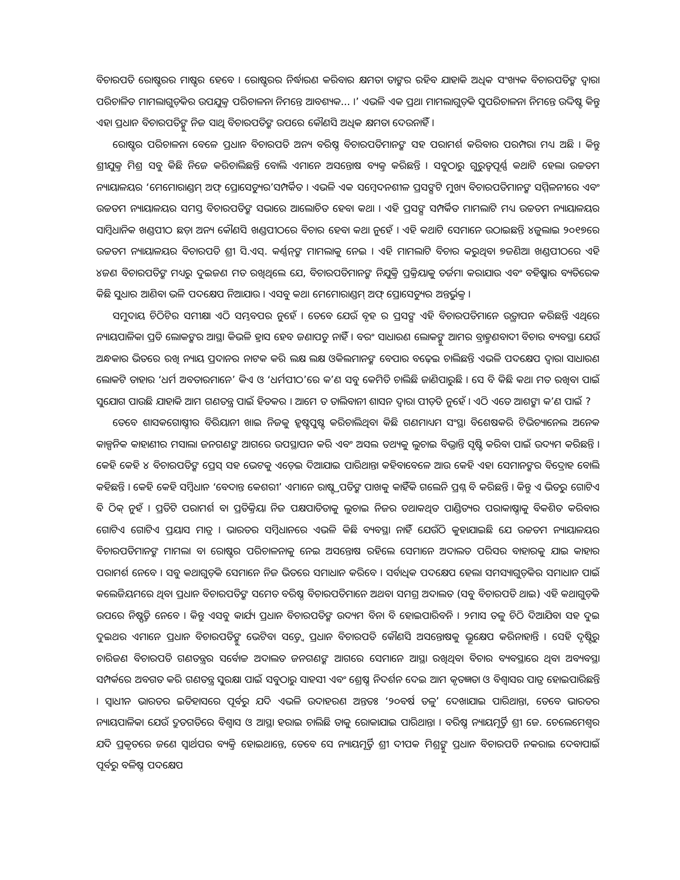ବିଚାରପତି ରୋଷ୍ଟରର ମାଷ୍ଟର ହେବେ । ରୋଷ୍ଟରର ନିର୍ଦ୍ଧାରଣ କରିବାର କ୍ଷମତା ତାଙ୍କର ରହିବ ଯାହାକି ଅଧିକ ସଂଖ୍ୟକ ବିଚାରପତିଙ୍କ ଦ୍ୱାରା ପରିଚାଳିତ ମାମଲାଗୁଡ଼ିକର ଉପଯୁକ୍ତ ପରିଚାଳନା ନିମନ୍ତେ ଆବଶ୍ୟକ... ।’ ଏଭଳି ଏକ ପ୍ରଥା ମାମଲାଗୁଡ଼ିକ ସୁପରିଚାଳନା ନିମନ୍ତେ ଉଦ୍ଦିଷ୍ଟ କିନ୍ତୁ ଏହା ପ୍ରଧାନ ବିଚାରପତିଙ୍କୁ ନିଜ ସାଥି ବିଚାରପତିଙ୍କ ଉପରେ କୌଣସି ଅଧିକ କ୍ଷମତା ଦେଉନାହିଁ ।
ରୋଷ୍ଟର ପରିଚାଳନା ବେଳେ ପ୍ରଧାନ ବିଚାରପତି ଅନ୍ୟ ବରିଷ୍ଠ ବିଚାରପତିମାନଙ୍କ ସହ ପରାମର୍ଶ କରିବାର ପରମ୍ପରା ମଧ୍ୟ ଅଛି । କିନ୍ତୁ ଶ୍ରୀଯୁକ୍ତ ମିଶ୍ର ସବୁ କିଛି ନିଜେ କରିଚାଲିଛନ୍ତି ବୋଲି ଏମାନେ ଅସନ୍ତୋଷ ବ୍ୟକ୍ତ କରିଛନ୍ତି । ସବୁଠାରୁ ଗୁରୁତ୍ୱପୂର୍ଣ୍ଣ କଥାଟି ହେଲା ଉଚ୍ଚତମ ନ୍ୟାୟାଳୟର ‘ମେମୋରାଣ୍ଡମ୍ ଅଫ୍ ପ୍ରୋସେଡ୍ୟୁର’ସମ୍ପର୍କିତ । ଏଭଳି ଏକ ସମ୍ବେଦନଶୀଳ ପ୍ରସଙ୍ଗଟି ମୁଖ୍ୟ ବିଚାରପତିମାନଙ୍କ ସମ୍ମିଳନୀରେ ଏବଂ ଉଚ୍ଚତମ ନ୍ୟାୟାଳୟର ସମସ୍ତ ବିଚାରପତିଙ୍କ ସଭାରେ ଆଲୋଚିତ ହେବା କଥା । ଏହି ପ୍ରସଙ୍ଗ ସମ୍ପର୍କିତ ମାମଲାଟି ମଧ୍ୟ ଉଚ୍ଚତମ ନ୍ୟାୟାଳୟର ସାମ୍ବିଧାନିକ ଖଣ୍ଡପୀଠ ଛଡ଼ା ଅନ୍ୟ କୌଣସି ଖଣ୍ଡପୀଠରେ ବିଚାର ହେବା କଥା ନୁହେଁ । ଏହି କଥାଟି ସେମାନେ ଉଠାଇଛନ୍ତି ୪ଜୁଲାଇ ୨୦୧୭ରେ ଉଚ୍ଚତମ ନ୍ୟାୟାଳୟର ବିଚାରପତି ଶ୍ରୀ ସି.ଏସ୍. କର୍ଣ୍ଣନ୍‌ଙ୍କ ମାମଲାକୁ ନେଇ । ଏହି ମାମଲାଟି ବିଚାର କରୁଥିବା ୭ଜଣିଆ ଖଣ୍ଡପୀଠରେ ଏହି ୪ଜଣ ବିଚାରପତିଙ୍କ ମଧ୍ୟରୁ ଦୁଇଜଣ ମତ ରଖିଥିଲେ ଯେ, ବିଚାରପତିମାନଙ୍କ ନିଯୁକ୍ତି ପ୍ରକ୍ରିୟାକୁ ତର୍ଜମା କରାଯାଉ ଏବଂ ବହିଷ୍କାର ବ୍ୟତିରେକ କିଛି ସୁଧାର ଆଣିବା ଭଳି ପଦକ୍ଷେପ ନିଆଯାଉ । ଏସବୁ କଥା ମେମୋରାଣ୍ଡମ୍ ଅଫ୍ ପ୍ରୋସେଡ୍ୟୁର ଅନ୍ତର୍ଭୁକ୍ତ ।
ସମୁଦାୟ ଚିଠିଟିର ସମୀକ୍ଷା ଏଠି ସମ୍ଭବପର ନୁହେଁ । ତେବେ ଯେଉଁ ବୃହ ର ପ୍ରସଙ୍ଗ ଏହି ବିଚାରପତିମାନେ ଉତ୍ଥାପନ କରିଛନ୍ତି ଏଥିରେ ନ୍ୟାୟପାଳିକା ପ୍ରତି ଲୋକଙ୍କର ଆସ୍ଥା କିଭଳି ହ୍ରାସ ହେବ ଜଣାପଡୁ ନାହିଁ । ବରଂ ସାଧାରଣ ଲୋକଙ୍କୁ ଆମର ବ୍ରାହ୍ମଣବାଦୀ ବିଚାର ବ୍ୟବସ୍ଥା ଯେଉଁ ଅନ୍ଧକାର ଭିତରେ ରଖି ନ୍ୟାୟ ପ୍ରଦାନର ନାଟକ କରି ଲକ୍ଷ ଲକ୍ଷ ଓକିଲମାନଙ୍କ ବେପାର ବଢ଼େଇ ଚାଲିଛନ୍ତି ଏଭଳି ପଦକ୍ଷେପ ଦ୍ୱାରା ସାଧାରଣ ଲୋକଟି ତାହାର ‘ଧର୍ମ ଅବତାରମାନେ’ କିଏ ଓ ‘ଧର୍ମପୀଠ’ରେ କ’ଣ ସବୁ କେମିତି ଚାଲିଛି ଜାଣିପାରୁଛି । ସେ ବି କିଛି କଥା ମତ ରଖିବା ପାଇଁ ସୁଯୋଗ ପାଉଛି ଯାହାକି ଆମ ଗଣତନ୍ତ୍ର ପାଇଁ ହିତକର । ଆମେ ତ ତାଲିବାନୀ ଶାସନ ଦ୍ୱାରା ପୀଡ଼ିତ ନୁହେଁ । ଏଠି ଏତେ ଆଶଙ୍କା କ’ଣ ପାଇଁ ?
ତେବେ ଶାସକଗୋଷ୍ଠୀର ବିରିୟାନୀ ଖାଇ ନିଜକୁ ହୃଷ୍ଟପୁଷ୍ଟ କରିଚାଲିଥିବା କିଛି ଗଣମାଧ୍ୟମ ସଂସ୍ଥା ବିଶେଷକରି ଟିଭିଚ୍ୟାନେଲ ଅନେକ କାଳ୍ପନିକ କାହାଣୀର ମସାଲା ଜନଗଣଙ୍କ ଆଗରେ ଉପସ୍ଥାପନ କରି ଏବଂ ଅସଲ ତଥ୍ୟକୁ ଲୁଚାଇ ବିଭ୍ରାନ୍ତି ସୃଷ୍ଟି କରିବା ପାଇଁ ଉଦ୍ୟମ କରିଛନ୍ତି । କେହି କେହି ୪ ବିଚାରପତିଙ୍କ ପ୍ରେସ୍ ସହ ଭେଟକୁ ଏଡ଼େଇ ଦିଆଯାଇ ପାରିଥାନ୍ତା କହିବାବେଳେ ଆଉ କେହି ଏହା ସେମାନଙ୍କର ବିଦ୍ରୋହ ବୋଲି କହିଛନ୍ତି । କେହି କେହି ସମ୍ବିଧାନ ‘ବେଦାନ୍ତ କେଶରୀ’ ଏମାନେ ରାଷ୍ଟ୍ରପତିଙ୍କ ପାଖକୁ କାହିଁକି ଗଲେନି ପ୍ରଶ୍ନ ବି କରିଛନ୍ତି । କିନ୍ତୁ ଏ ଭିତରୁ ଗୋଟିଏ ବି ଠିକ୍ ନୁହଁ । ପ୍ରତିଟି ପରାମର୍ଶ ବା ପ୍ରତିକ୍ରିୟା ନିଜ ପକ୍ଷପାତିତାକୁ ଲୁଚାଇ ନିଜର ତଥାକଥିତ ପାଣ୍ଡିତ୍ୟର ପରାକାଷ୍ଠାକୁ ବିକଶିତ କରିବାର ଗୋଟିଏ ଗୋଟିଏ ପ୍ରୟାସ ମାତ୍ର । ଭାରତର ସମ୍ବିଧାନରେ ଏଭଳି କିଛି ବ୍ୟବସ୍ଥା ନାହିଁ ଯେଉଁଠି କୁହାଯାଇଛି ଯେ ଉଚ୍ଚତମ ନ୍ୟାୟାଳୟର ବିଚାରପତିମାନଙ୍କ ମାମଲା ବା ରୋଷ୍ଟର ପରିଚାଳନାକୁ ନେଇ ଅସନ୍ତୋଷ ରହିଲେ ସେମାନେ ଅଦାଲତ ପରିସର ବାହାରକୁ ଯାଇ କାହାର ପରାମର୍ଶ ନେବେ । ସବୁ କଥାଗୁଡ଼ିକ ସେମାନେ ନିଜ ଭିତରେ ସମାଧାନ କରିବେ । ସର୍ବାଧିକ ପଦକ୍ଷେପ ହେଲା ସମସ୍ୟାଗୁଡ଼ିକର ସମାଧାନ ପାଇଁ କଲେଜିୟମରେ ଥିବା ପ୍ରଧାନ ବିଚାରପତିଙ୍କ ସମେତ ବରିଷ୍ଠ ବିଚାରପତିମାନେ ଅଥବା ସମଗ୍ର ଅଦାଲତ (ସବୁ ବିଚାରପତି ଥାଇ) ଏହି କଥାଗୁଡ଼ିକ ଉପରେ ନିଷ୍ପତ୍ତି ନେବେ । କିନ୍ତୁ ଏସବୁ କାର୍ଯ୍ୟ ପ୍ରଧାନ ବିଚାରପତିଙ୍କ ଉଦ୍ୟମ ବିନା ବି ହୋଇପାରିବନି । ୨ମାସ ତଳୁ ଚିଠି ଦିଆଯିବା ସହ ଦୁଇ ଦୁଇଥର ଏମାନେ ପ୍ରଧାନ ବିଚାରପତିଙ୍କୁ ଭେଟିବା ସତ୍ତ୍ୱେ ପ୍ରଧାନ ବିଚାରପତି କୌଣସି ଅସନ୍ତୋଷକୁ ଭ୍ରୂକ୍ଷେପ କରିନାହାନ୍ତି । ସେହି ଦୃଷ୍ଟିରୁ ଚାରିଜଣ ବିଚାରପତି ଗଣତନ୍ତ୍ରର ସର୍ବୋଚ୍ଚ ଅଦାଲତ ଜନଗଣଙ୍କ ଆଗରେ ସେମାନେ ଆସ୍ଥା ରଖିଥିବା ବିଚାର ବ୍ୟବସ୍ଥାରେ ଥିବା ଅବ୍ୟବସ୍ଥା ସମ୍ପର୍କରେ ଅବଗତ କରି ଗଣତନ୍ତ୍ର ସୁରକ୍ଷା ପାଇଁ ସବୁଠାରୁ ସାହସୀ ଏବଂ ଶ୍ରେଷ୍ଠ ନିଦର୍ଶନ ଦେଇ ଆମ କୃତଜ୍ଞତା ଓ ବିଶ୍ୱାସର ପାତ୍ର ହୋଇପାରିଛନ୍ତି । ସ୍ୱାଧୀନ ଭାରତର ଇତିହାସରେ ପୂର୍ବରୁ ଯଦି ଏଭଳି ଉଦାହରଣ ଅନ୍ତତଃ ‘୨୦ବର୍ଷ ତଳୁ’ ଦେଖାଯାଇ ପାରିଥାନ୍ତା, ତେବେ ଭାରତର ନ୍ୟାୟପାଳିକା ଯେଉଁ ଦ୍ରୁତଗତିରେ ବିଶ୍ୱାସ ଓ ଆସ୍ଥା ହରାଇ ଚାଲିଛି ତାକୁ ରୋକାଯାଇ ପାରିଥାନ୍ତା । ବରିଷ୍ଠ ନ୍ୟାୟମୂର୍ତ୍ତି ଶ୍ରୀ ଜେ. ଚେଲେମେଶ୍ୱର ଯଦି ପ୍ରକୃତରେ ଜଣେ ସ୍ୱାର୍ଥପର ବ୍ୟକ୍ତି ହୋଇଥାନ୍ତେ, ତେବେ ସେ ନ୍ୟାୟମୂର୍ତ୍ତି ଶ୍ରୀ ଦୀପକ ମିଶ୍ରଙ୍କୁ ପ୍ରଧାନ ବିଚାରପତି ନକରାଇ ଦେବାପାଇଁ ପୂର୍ବରୁ ବଳିଷ୍ଠ ପଦକ୍ଷେପ